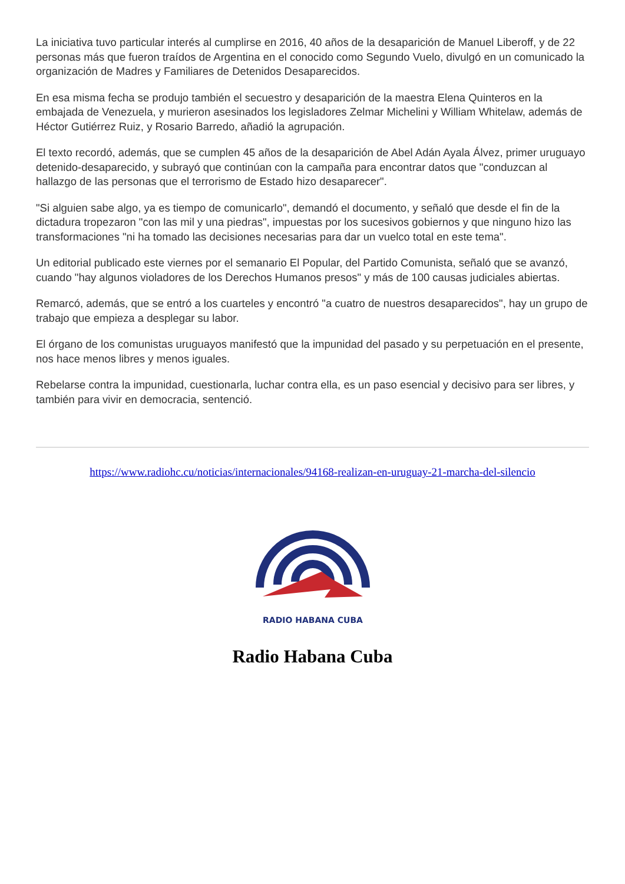La iniciativa tuvo particular interés al cumplirse en 2016, 40 años de la desaparición de Manuel Liberoff, y de 22 personas más que fueron traídos de Argentina en el conocido como Segundo Vuelo, divulgó en un comunicado la organización de Madres y Familiares de Detenidos Desaparecidos.
En esa misma fecha se produjo también el secuestro y desaparición de la maestra Elena Quinteros en la embajada de Venezuela, y murieron asesinados los legisladores Zelmar Michelini y William Whitelaw, además de Héctor Gutiérrez Ruiz, y Rosario Barredo, añadió la agrupación.
El texto recordó, además, que se cumplen 45 años de la desaparición de Abel Adán Ayala Álvez, primer uruguayo detenido-desaparecido, y subrayó que continúan con la campaña para encontrar datos que "conduzcan al hallazgo de las personas que el terrorismo de Estado hizo desaparecer".
"Si alguien sabe algo, ya es tiempo de comunicarlo", demandó el documento, y señaló que desde el fin de la dictadura tropezaron "con las mil y una piedras", impuestas por los sucesivos gobiernos y que ninguno hizo las transformaciones "ni ha tomado las decisiones necesarias para dar un vuelco total en este tema".
Un editorial publicado este viernes por el semanario El Popular, del Partido Comunista, señaló que se avanzó, cuando "hay algunos violadores de los Derechos Humanos presos" y más de 100 causas judiciales abiertas.
Remarcó, además, que se entró a los cuarteles y encontró "a cuatro de nuestros desaparecidos", hay un grupo de trabajo que empieza a desplegar su labor.
El órgano de los comunistas uruguayos manifestó que la impunidad del pasado y su perpetuación en el presente, nos hace menos libres y menos iguales.
Rebelarse contra la impunidad, cuestionarla, luchar contra ella, es un paso esencial y decisivo para ser libres, y también para vivir en democracia, sentenció.
https://www.radiohc.cu/noticias/internacionales/94168-realizan-en-uruguay-21-marcha-del-silencio
RADIO HABANA CUBA
Radio Habana Cuba